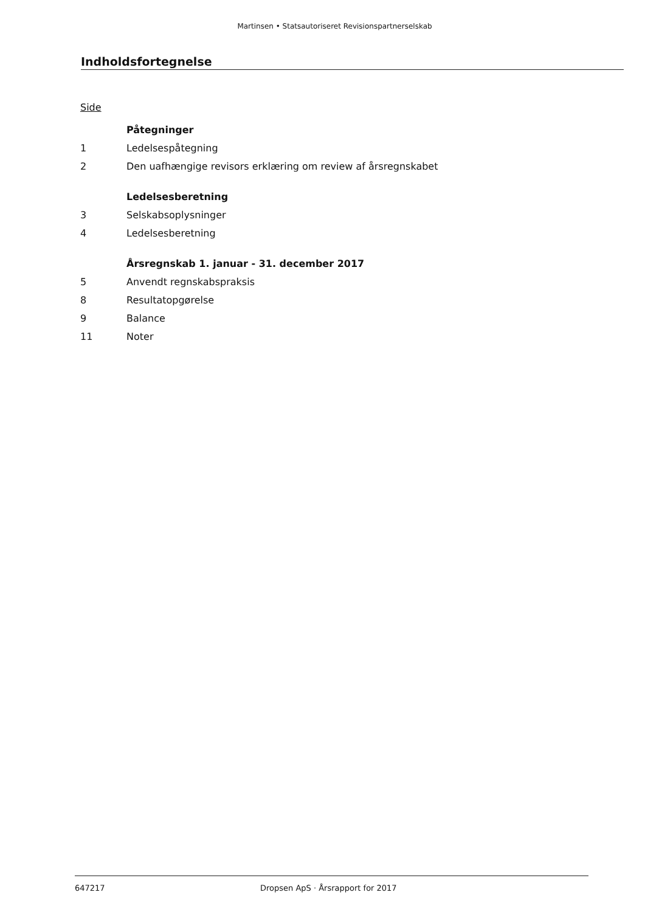Martinsen • Statsautoriseret Revisionspartnerselskab
Indholdsfortegnelse
Side
Påtegninger
1 Ledelsespåtegning
2 Den uafhængige revisors erklæring om review af årsregnskabet
Ledelsesberetning
3 Selskabsoplysninger
4 Ledelsesberetning
Årsregnskab 1. januar - 31. december 2017
5 Anvendt regnskabspraksis
8 Resultatopgørelse
9 Balance
11 Noter
647217 Dropsen ApS · Årsrapport for 2017